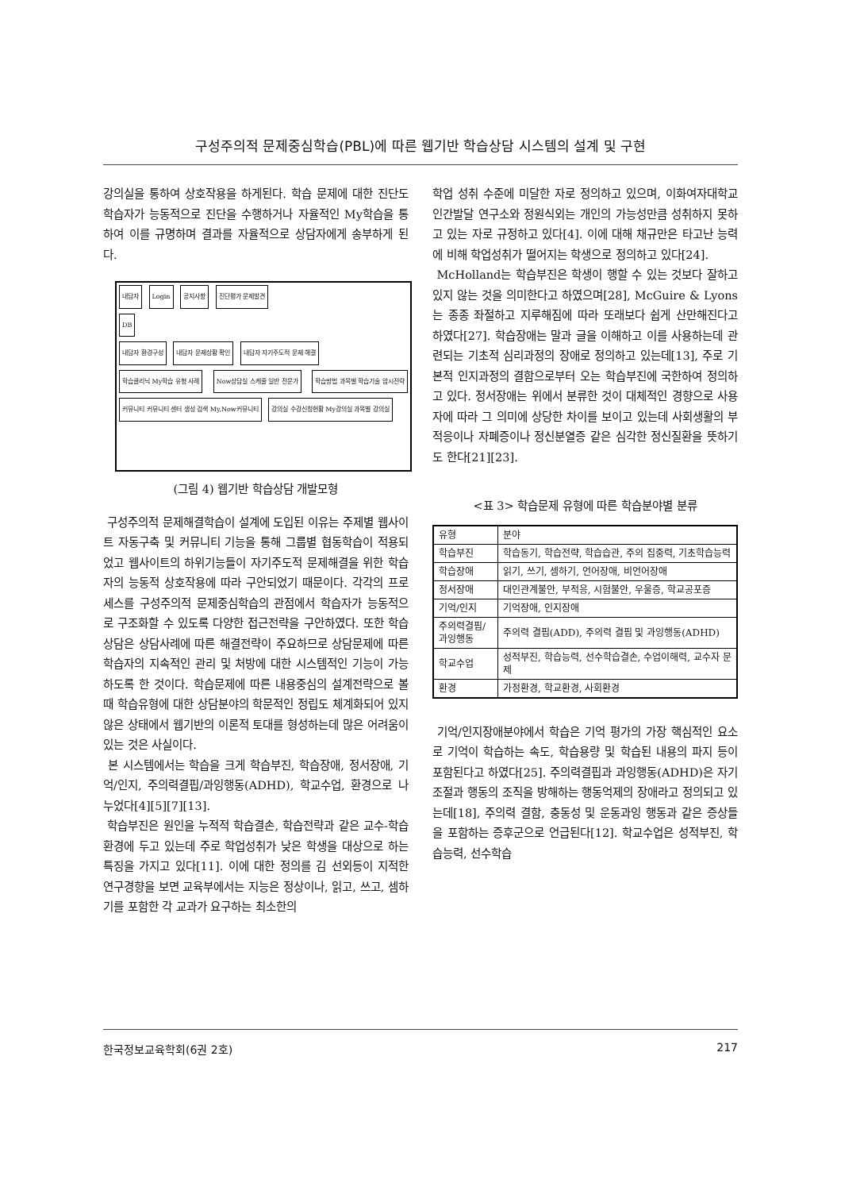구성주의적 문제중심학습(PBL)에 따른 웹기반 학습상담 시스템의 설계 및 구현
강의실을 통하여 상호작용을 하게된다. 학습 문제에 대한 진단도 학습자가 능동적으로 진단을 수행하거나 자율적인 My학습을 통하여 이를 규명하며 결과를 자율적으로 상담자에게 송부하게 된다.
내담자 Login 공지사항 진단평가 문제발견
DB
내담자 환경구성 내담자 문제상황 확인 내담자 자기주도적 문제 해결
학습클리닉 My학습 유형 사례 Now상담실 스케줄 일반 전문가 학습방법 과목별 학습기술 암시전략 커뮤니티 커뮤니티 센터 생성 검색 My,Now커뮤니티 강의실 수강신청현황 My강의실 과목별 강의실
(그림 4) 웹기반 학습상담 개발모형
구성주의적 문제해결학습이 설계에 도입된 이유는 주제별 웹사이트 자동구축 및 커뮤니티 기능을 통해 그룹별 협동학습이 적용되었고 웹사이트의 하위기능들이 자기주도적 문제해결을 위한 학습자의 능동적 상호작용에 따라 구안되었기 때문이다. 각각의 프로세스를 구성주의적 문제중심학습의 관점에서 학습자가 능동적으로 구조화할 수 있도록 다양한 접근전략을 구안하였다. 또한 학습상담은 상담사례에 따른 해결전략이 주요하므로 상담문제에 따른 학습자의 지속적인 관리 및 처방에 대한 시스템적인 기능이 가능하도록 한 것이다. 학습문제에 따른 내용중심의 설계전략으로 볼 때 학습유형에 대한 상담분야의 학문적인 정립도 체계화되어 있지 않은 상태에서 웹기반의 이론적 토대를 형성하는데 많은 어려움이 있는 것은 사실이다.
본 시스템에서는 학습을 크게 학습부진, 학습장애, 정서장애, 기억/인지, 주의력결핍/과잉행동(ADHD), 학교수업, 환경으로 나누었다[4][5][7][13].
학습부진은 원인을 누적적 학습결손, 학습전략과 같은 교수-학습환경에 두고 있는데 주로 학업성취가 낮은 학생을 대상으로 하는 특징을 가지고 있다[11]. 이에 대한 정의를 김 선외등이 지적한 연구경향을 보면 교육부에서는 지능은 정상이나, 읽고, 쓰고, 셈하기를 포함한 각 교과가 요구하는 최소한의
학업 성취 수준에 미달한 자로 정의하고 있으며, 이화여자대학교 인간발달 연구소와 정원식외는 개인의 가능성만큼 성취하지 못하고 있는 자로 규정하고 있다[4]. 이에 대해 채규만은 타고난 능력에 비해 학업성취가 떨어지는 학생으로 정의하고 있다[24].
McHolland는 학습부진은 학생이 행할 수 있는 것보다 잘하고 있지 않는 것을 의미한다고 하였으며[28], McGuire & Lyons는 종종 좌절하고 지루해짐에 따라 또래보다 쉽게 산만해진다고 하였다[27]. 학습장애는 말과 글을 이해하고 이를 사용하는데 관련되는 기초적 심리과정의 장애로 정의하고 있는데[13], 주로 기본적 인지과정의 결함으로부터 오는 학습부진에 국한하여 정의하고 있다. 정서장애는 위에서 분류한 것이 대체적인 경향으로 사용자에 따라 그 의미에 상당한 차이를 보이고 있는데 사회생활의 부적응이나 자폐증이나 정신분열증 같은 심각한 정신질환을 뜻하기도 한다[21][23].
<표 3> 학습문제 유형에 따른 학습분야별 분류
| 유형 | 분야 |
| --- | --- |
| 학습부진 | 학습동기, 학습전략, 학습습관, 주의 집중력, 기초학습능력 |
| 학습장애 | 읽기, 쓰기, 셈하기, 언어장애, 비언어장애 |
| 정서장애 | 대인관계불안, 부적응, 시험불안, 우울증, 학교공포증 |
| 기억/인지 | 기억장애, 인지장애 |
| 주의력결핍/과잉행동 | 주의력 결핍(ADD), 주의력 결핍 및 과잉행동(ADHD) |
| 학교수업 | 성적부진, 학습능력, 선수학습결손, 수업이해력, 교수자 문제 |
| 환경 | 가정환경, 학교환경, 사회환경 |
기억/인지장애분야에서 학습은 기억 평가의 가장 핵심적인 요소로 기억이 학습하는 속도, 학습용량 및 학습된 내용의 파지 등이 포함된다고 하였다[25]. 주의력결핍과 과잉행동(ADHD)은 자기조절과 행동의 조직을 방해하는 행동억제의 장애라고 정의되고 있는데[18], 주의력 결함, 충동성 및 운동과잉 행동과 같은 증상들을 포함하는 증후군으로 언급된다[12]. 학교수업은 성적부진, 학습능력, 선수학습
한국정보교육학회(6권 2호) 217